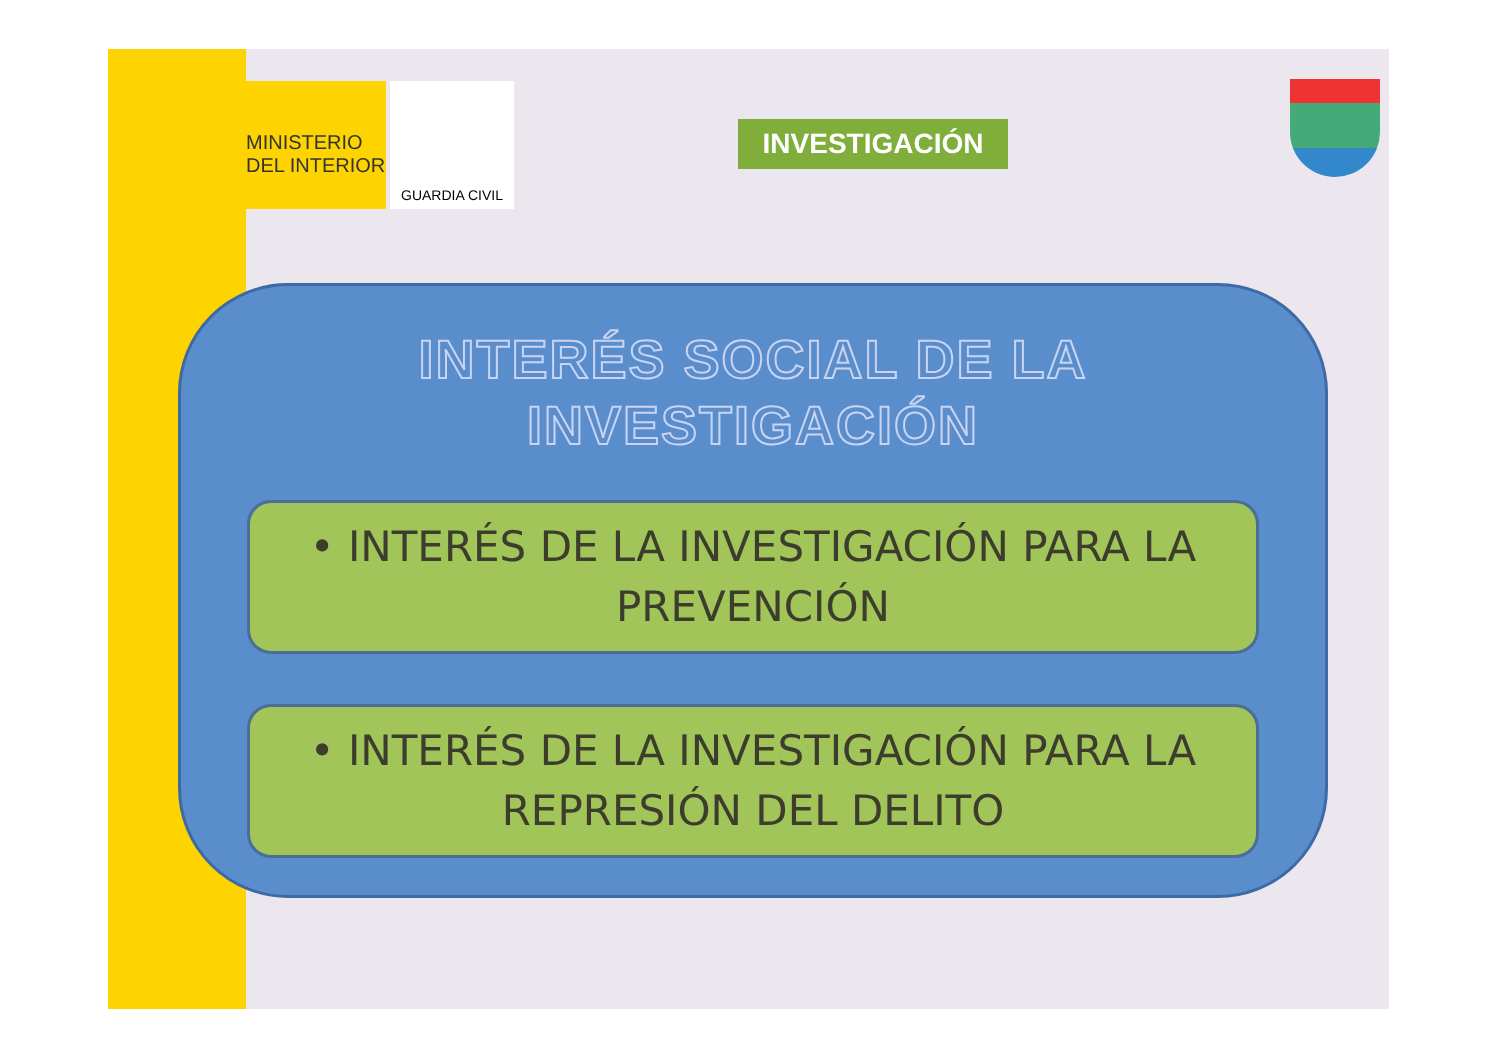MINISTERIO
DEL INTERIOR
GUARDIA CIVIL
INVESTIGACIÓN
INTERÉS SOCIAL DE LA
INVESTIGACIÓN
• INTERÉS DE LA INVESTIGACIÓN PARA LA PREVENCIÓN
• INTERÉS DE LA INVESTIGACIÓN PARA LA REPRESIÓN DEL DELITO